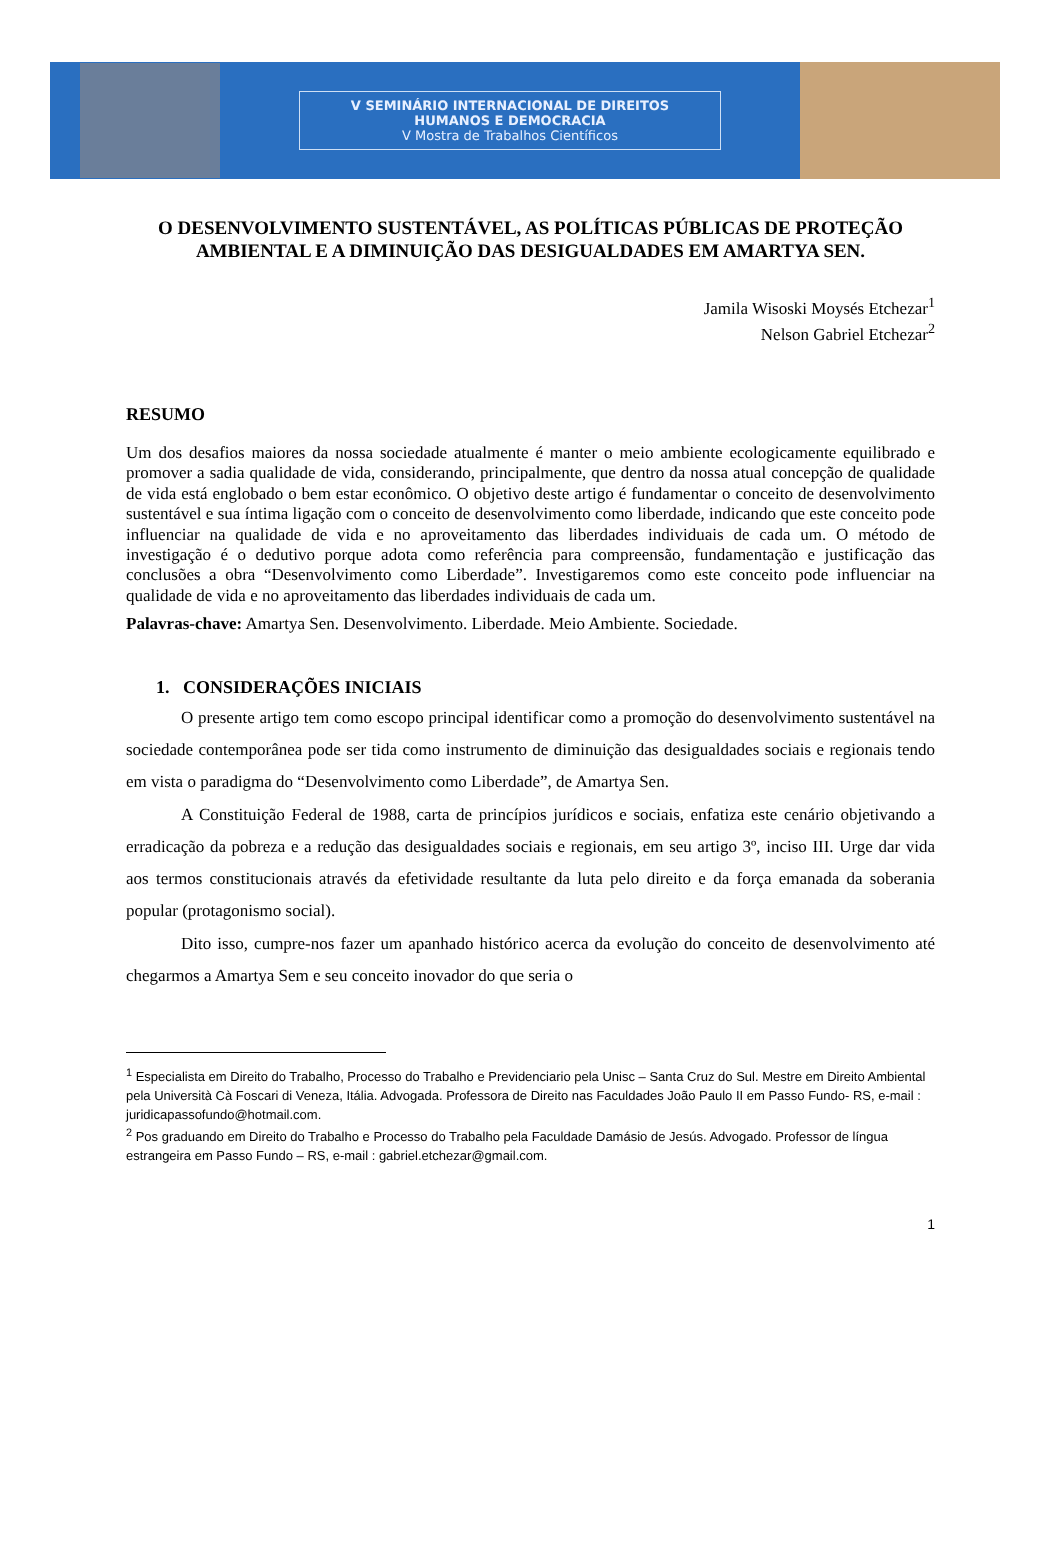V SEMINÁRIO INTERNACIONAL DE DIREITOS
HUMANOS E DEMOCRACIA
V Mostra de Trabalhos Científicos
O DESENVOLVIMENTO SUSTENTÁVEL, AS POLÍTICAS PÚBLICAS DE PROTEÇÃO AMBIENTAL E A DIMINUIÇÃO DAS DESIGUALDADES EM AMARTYA SEN.
Jamila Wisoski Moysés Etchezar<sup>1</sup>
Nelson Gabriel Etchezar<sup>2</sup>
RESUMO
Um dos desafios maiores da nossa sociedade atualmente é manter o meio ambiente ecologicamente equilibrado e promover a sadia qualidade de vida, considerando, principalmente, que dentro da nossa atual concepção de qualidade de vida está englobado o bem estar econômico. O objetivo deste artigo é fundamentar o conceito de desenvolvimento sustentável e sua íntima ligação com o conceito de desenvolvimento como liberdade, indicando que este conceito pode influenciar na qualidade de vida e no aproveitamento das liberdades individuais de cada um. O método de investigação é o dedutivo porque adota como referência para compreensão, fundamentação e justificação das conclusões a obra “Desenvolvimento como Liberdade”. Investigaremos como este conceito pode influenciar na qualidade de vida e no aproveitamento das liberdades individuais de cada um.
Palavras-chave: Amartya Sen. Desenvolvimento. Liberdade. Meio Ambiente. Sociedade.
1. CONSIDERAÇÕES INICIAIS
O presente artigo tem como escopo principal identificar como a promoção do desenvolvimento sustentável na sociedade contemporânea pode ser tida como instrumento de diminuição das desigualdades sociais e regionais tendo em vista o paradigma do “Desenvolvimento como Liberdade”, de Amartya Sen.
A Constituição Federal de 1988, carta de princípios jurídicos e sociais, enfatiza este cenário objetivando a erradicação da pobreza e a redução das desigualdades sociais e regionais, em seu artigo 3º, inciso III. Urge dar vida aos termos constitucionais através da efetividade resultante da luta pelo direito e da força emanada da soberania popular (protagonismo social).
Dito isso, cumpre-nos fazer um apanhado histórico acerca da evolução do conceito de desenvolvimento até chegarmos a Amartya Sem e seu conceito inovador do que seria o
<sup>1</sup> Especialista em Direito do Trabalho, Processo do Trabalho e Previdenciario pela Unisc – Santa Cruz do Sul. Mestre em Direito Ambiental pela Università Cà Foscari di Veneza, Itália. Advogada. Professora de Direito nas Faculdades João Paulo II em Passo Fundo- RS, e-mail : juridicapassofundo@hotmail.com.
<sup>2</sup> Pos graduando em Direito do Trabalho e Processo do Trabalho pela Faculdade Damásio de Jesús. Advogado. Professor de língua estrangeira em Passo Fundo – RS, e-mail : gabriel.etchezar@gmail.com.
1